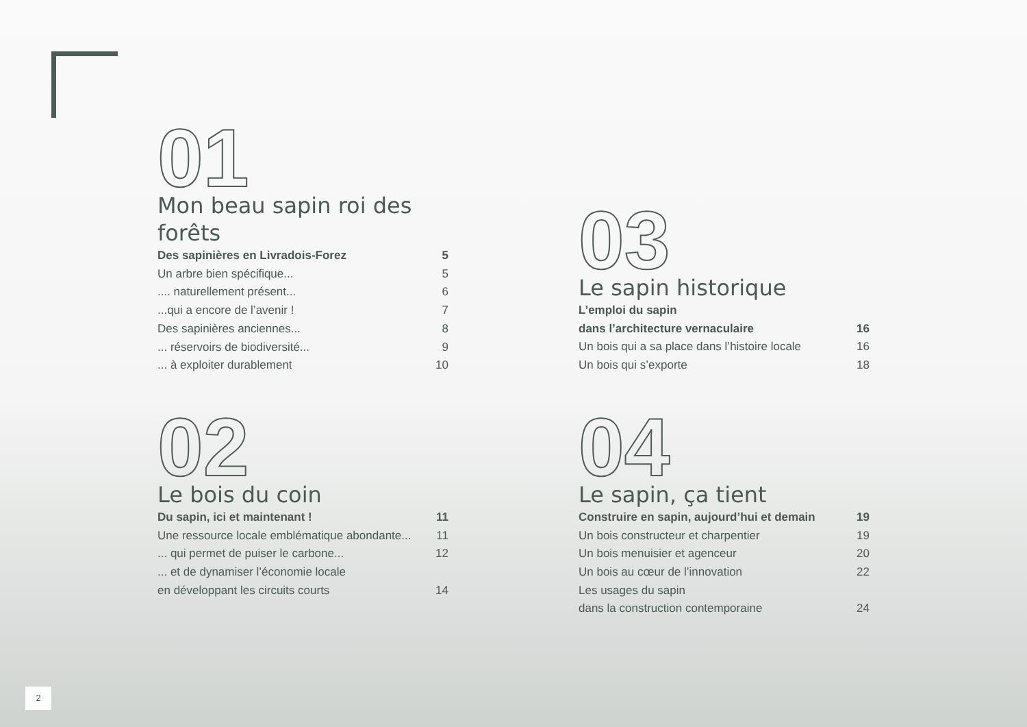01
Mon beau sapin roi des forêts
Des sapinières en Livradois-Forez 5
Un arbre bien spécifique... 5
.... naturellement présent... 6
...qui a encore de l’avenir ! 7
Des sapinières anciennes... 8
... réservoirs de biodiversité... 9
... à exploiter durablement 10
02
Le bois du coin
Du sapin, ici et maintenant ! 11
Une ressource locale emblématique abondante... 11
... qui permet de puiser le carbone... 12
... et de dynamiser l’économie locale
en développant les circuits courts 14
03
Le sapin historique
L’emploi du sapin
dans l’architecture vernaculaire 16
Un bois qui a sa place dans l’histoire locale 16
Un bois qui s’exporte 18
04
Le sapin, ça tient
Construire en sapin, aujourd’hui et demain 19
Un bois constructeur et charpentier 19
Un bois menuisier et agenceur 20
Un bois au cœur de l’innovation 22
Les usages du sapin
dans la construction contemporaine 24
2